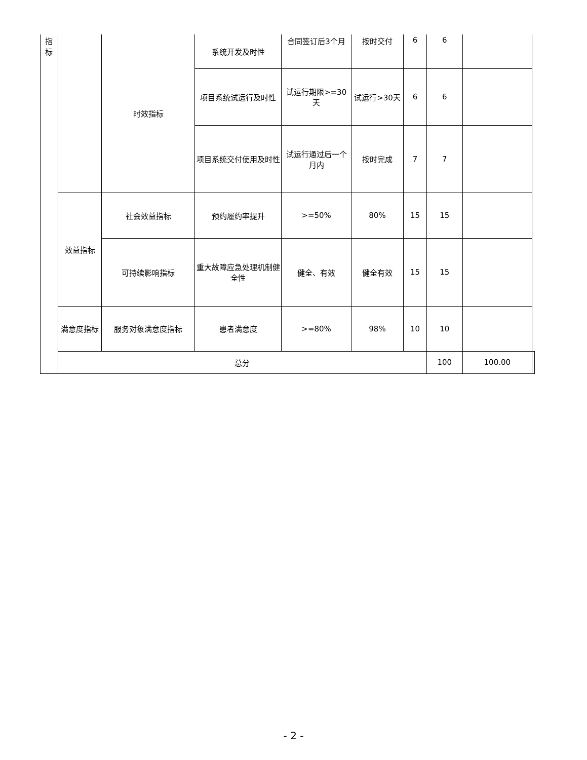| 指 标 | | 时效指标 | 系统开发及时性 | 合同签订后3个月 | 按时交付 | 6 | 6 | | |
| | | | 项目系统试运行及时性 | 试运行期限>=30天 | 试运行>30天 | 6 | 6 | | |
| | | | 项目系统交付使用及时性 | 试运行通过后一个月内 | 按时完成 | 7 | 7 | | |
| | 效益指标 | 社会效益指标 | 预约履约率提升 | >=50% | 80% | 15 | 15 | | |
| | | 可持续影响指标 | 重大故障应急处理机制健全性 | 健全、有效 | 健全有效 | 15 | 15 | | |
| | 满意度指标 | 服务对象满意度指标 | 患者满意度 | >=80% | 98% | 10 | 10 | | |
| | 总分 | | | | | | 100 | 100.00 | |
- 2 -